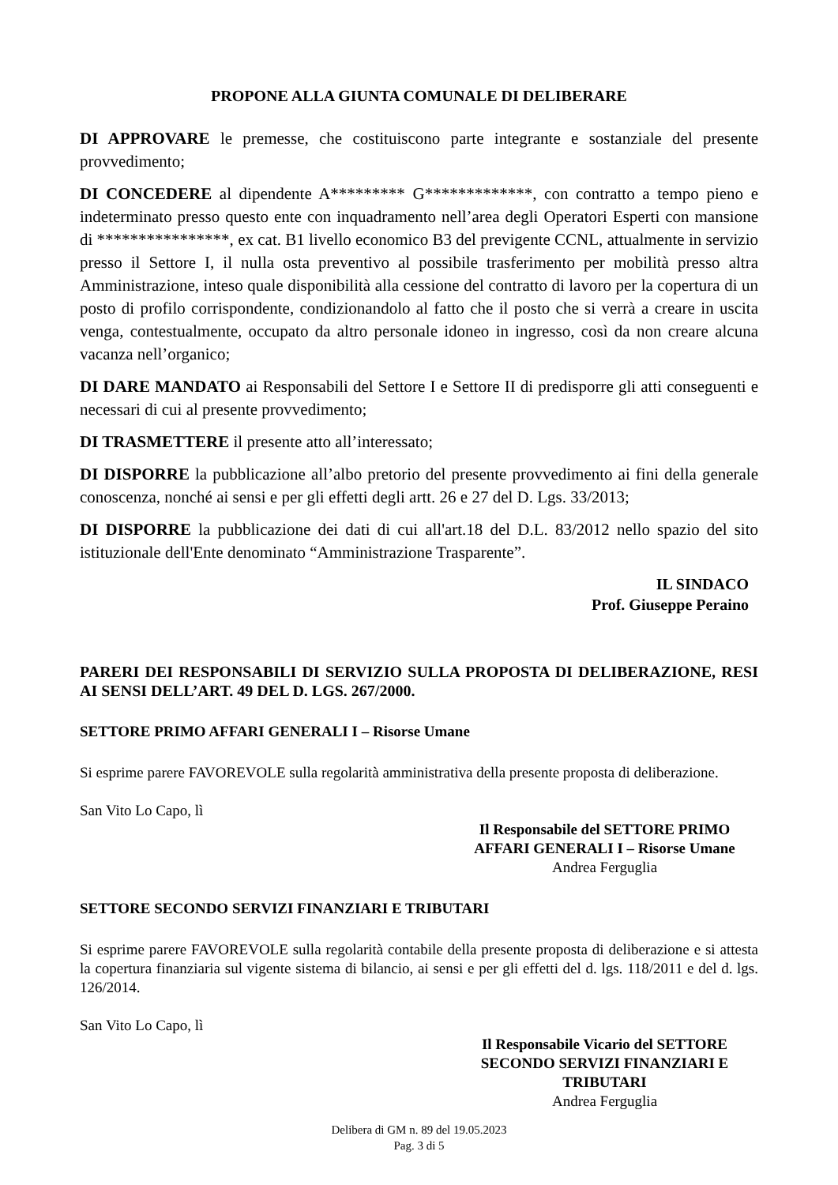PROPONE ALLA GIUNTA COMUNALE DI DELIBERARE
DI APPROVARE le premesse, che costituiscono parte integrante e sostanziale del presente provvedimento;
DI CONCEDERE al dipendente A********* G*************, con contratto a tempo pieno e indeterminato presso questo ente con inquadramento nell’area degli Operatori Esperti con mansione di ****************, ex cat. B1 livello economico B3 del previgente CCNL, attualmente in servizio presso il Settore I, il nulla osta preventivo al possibile trasferimento per mobilità presso altra Amministrazione, inteso quale disponibilità alla cessione del contratto di lavoro per la copertura di un posto di profilo corrispondente, condizionandolo al fatto che il posto che si verrà a creare in uscita venga, contestualmente, occupato da altro personale idoneo in ingresso, così da non creare alcuna vacanza nell’organico;
DI DARE MANDATO ai Responsabili del Settore I e Settore II di predisporre gli atti conseguenti e necessari di cui al presente provvedimento;
DI TRASMETTERE il presente atto all’interessato;
DI DISPORRE la pubblicazione all’albo pretorio del presente provvedimento ai fini della generale conoscenza, nonché ai sensi e per gli effetti degli artt. 26 e 27 del D. Lgs. 33/2013;
DI DISPORRE la pubblicazione dei dati di cui all'art.18 del D.L. 83/2012 nello spazio del sito istituzionale dell'Ente denominato “Amministrazione Trasparente”.
IL SINDACO
Prof. Giuseppe Peraino
PARERI DEI RESPONSABILI DI SERVIZIO SULLA PROPOSTA DI DELIBERAZIONE, RESI AI SENSI DELL’ART. 49 DEL D. LGS. 267/2000.
SETTORE PRIMO AFFARI GENERALI I – Risorse Umane
Si esprime parere FAVOREVOLE sulla regolarità amministrativa della presente proposta di deliberazione.
San Vito Lo Capo, lì
Il Responsabile del SETTORE PRIMO
AFFARI GENERALI I – Risorse Umane
Andrea Ferguglia
SETTORE SECONDO SERVIZI FINANZIARI E TRIBUTARI
Si esprime parere FAVOREVOLE sulla regolarità contabile della presente proposta di deliberazione e si attesta la copertura finanziaria sul vigente sistema di bilancio, ai sensi e per gli effetti del d. lgs. 118/2011 e del d. lgs. 126/2014.
San Vito Lo Capo, lì
Il Responsabile Vicario del SETTORE
SECONDO SERVIZI FINANZIARI E
TRIBUTARI
Andrea Ferguglia
Delibera di GM n. 89 del 19.05.2023
Pag. 3 di 5